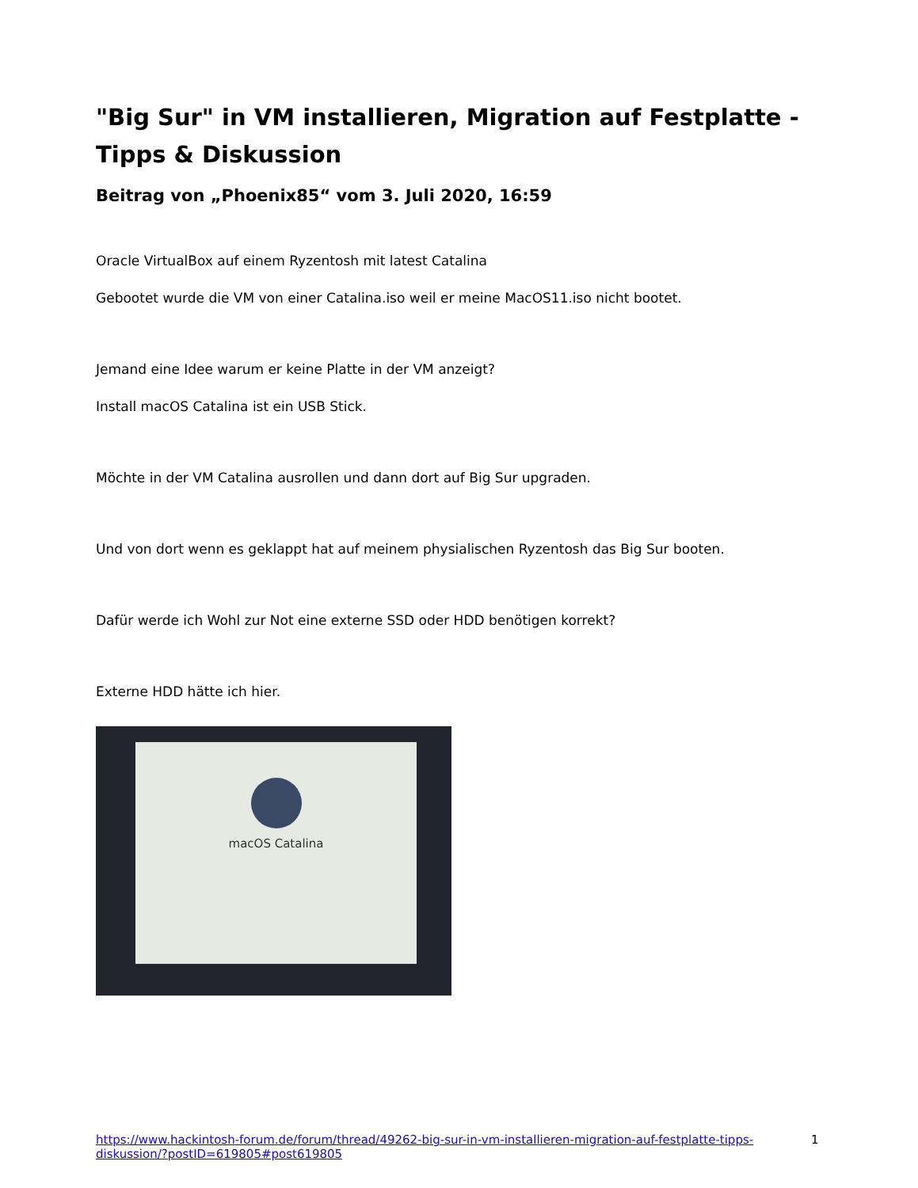"Big Sur" in VM installieren, Migration auf Festplatte - Tipps & Diskussion
Beitrag von „Phoenix85“ vom 3. Juli 2020, 16:59
Oracle VirtualBox auf einem Ryzentosh mit latest Catalina
Gebootet wurde die VM von einer Catalina.iso weil er meine MacOS11.iso nicht bootet.
Jemand eine Idee warum er keine Platte in der VM anzeigt?
Install macOS Catalina ist ein USB Stick.
Möchte in der VM Catalina ausrollen und dann dort auf Big Sur upgraden.
Und von dort wenn es geklappt hat auf meinem physialischen Ryzentosh das Big Sur booten.
Dafür werde ich Wohl zur Not eine externe SSD oder HDD benötigen korrekt?
Externe HDD hätte ich hier.
macOS Catalina
https://www.hackintosh-forum.de/forum/thread/49262-big-sur-in-vm-installieren-migration-auf-festplatte-tipps-diskussion/?postID=619805#post619805
1